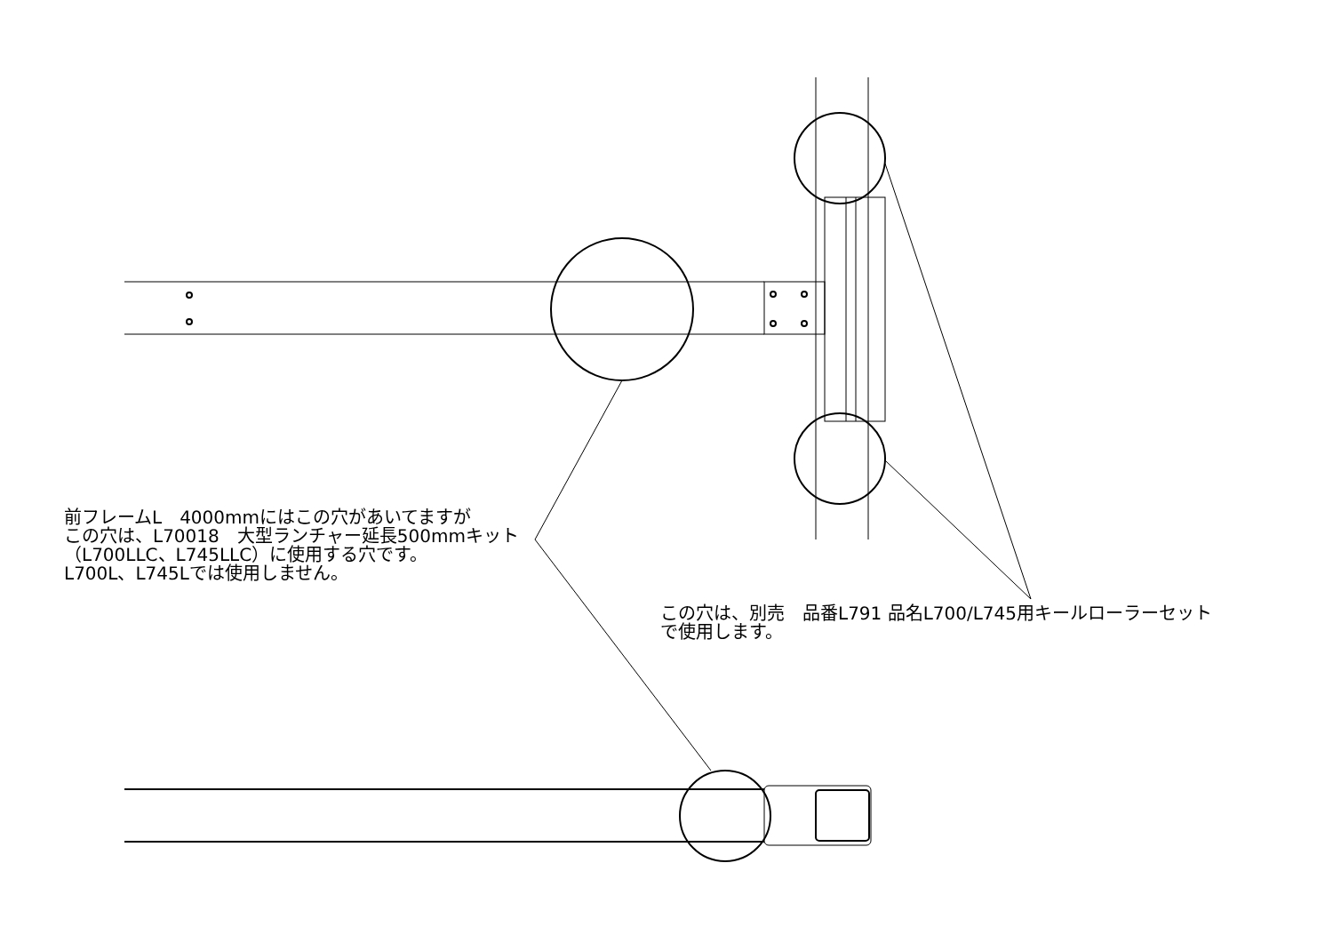前フレームL　4000mmにはこの穴があいてますが
この穴は、L70018　大型ランチャー延長500mmキット
（L700LLC、L745LLC）に使用する穴です。
L700L、L745Lでは使用しません。
この穴は、別売　品番L791 品名L700/L745用キールローラーセット
で使用します。